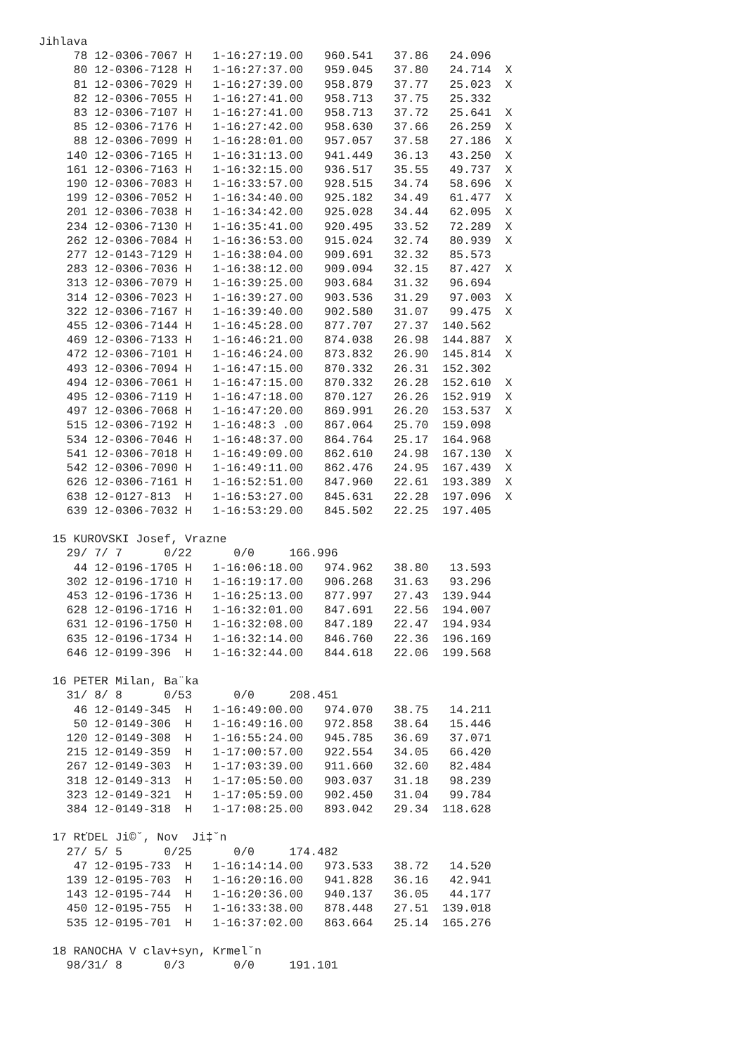Jihlava
     78 12-0306-7067 H   1-16:27:19.00   960.541   37.86   24.096
     80 12-0306-7128 H   1-16:27:37.00   959.045   37.80   24.714  X
     81 12-0306-7029 H   1-16:27:39.00   958.879   37.77   25.023  X
     82 12-0306-7055 H   1-16:27:41.00   958.713   37.75   25.332
     83 12-0306-7107 H   1-16:27:41.00   958.713   37.72   25.641  X
     85 12-0306-7176 H   1-16:27:42.00   958.630   37.66   26.259  X
     88 12-0306-7099 H   1-16:28:01.00   957.057   37.58   27.186  X
    140 12-0306-7165 H   1-16:31:13.00   941.449   36.13   43.250  X
    161 12-0306-7163 H   1-16:32:15.00   936.517   35.55   49.737  X
    190 12-0306-7083 H   1-16:33:57.00   928.515   34.74   58.696  X
    199 12-0306-7052 H   1-16:34:40.00   925.182   34.49   61.477  X
    201 12-0306-7038 H   1-16:34:42.00   925.028   34.44   62.095  X
    234 12-0306-7130 H   1-16:35:41.00   920.495   33.52   72.289  X
    262 12-0306-7084 H   1-16:36:53.00   915.024   32.74   80.939  X
    277 12-0143-7129 H   1-16:38:04.00   909.691   32.32   85.573
    283 12-0306-7036 H   1-16:38:12.00   909.094   32.15   87.427  X
    313 12-0306-7079 H   1-16:39:25.00   903.684   31.32   96.694
    314 12-0306-7023 H   1-16:39:27.00   903.536   31.29   97.003  X
    322 12-0306-7167 H   1-16:39:40.00   902.580   31.07   99.475  X
    455 12-0306-7144 H   1-16:45:28.00   877.707   27.37  140.562
    469 12-0306-7133 H   1-16:46:21.00   874.038   26.98  144.887  X
    472 12-0306-7101 H   1-16:46:24.00   873.832   26.90  145.814  X
    493 12-0306-7094 H   1-16:47:15.00   870.332   26.31  152.302
    494 12-0306-7061 H   1-16:47:15.00   870.332   26.28  152.610  X
    495 12-0306-7119 H   1-16:47:18.00   870.127   26.26  152.919  X
    497 12-0306-7068 H   1-16:47:20.00   869.991   26.20  153.537  X
    515 12-0306-7192 H   1-16:48:3 .00   867.064   25.70  159.098
    534 12-0306-7046 H   1-16:48:37.00   864.764   25.17  164.968
    541 12-0306-7018 H   1-16:49:09.00   862.610   24.98  167.130  X
    542 12-0306-7090 H   1-16:49:11.00   862.476   24.95  167.439  X
    626 12-0306-7161 H   1-16:52:51.00   847.960   22.61  193.389  X
    638 12-0127-813  H   1-16:53:27.00   845.631   22.28  197.096  X
    639 12-0306-7032 H   1-16:53:29.00   845.502   22.25  197.405

  15 KUROVSKI Josef, Vrazne
    29/ 7/ 7      0/22      0/0     166.996
     44 12-0196-1705 H   1-16:06:18.00   974.962   38.80   13.593
    302 12-0196-1710 H   1-16:19:17.00   906.268   31.63   93.296
    453 12-0196-1736 H   1-16:25:13.00   877.997   27.43  139.944
    628 12-0196-1716 H   1-16:32:01.00   847.691   22.56  194.007
    631 12-0196-1750 H   1-16:32:08.00   847.189   22.47  194.934
    635 12-0196-1734 H   1-16:32:14.00   846.760   22.36  196.169
    646 12-0199-396  H   1-16:32:44.00   844.618   22.06  199.568

  16 PETER Milan, Ba¨ka
    31/ 8/ 8      0/53      0/0     208.451
     46 12-0149-345  H   1-16:49:00.00   974.070   38.75   14.211
     50 12-0149-306  H   1-16:49:16.00   972.858   38.64   15.446
    120 12-0149-308  H   1-16:55:24.00   945.785   36.69   37.071
    215 12-0149-359  H   1-17:00:57.00   922.554   34.05   66.420
    267 12-0149-303  H   1-17:03:39.00   911.660   32.60   82.484
    318 12-0149-313  H   1-17:05:50.00   903.037   31.18   98.239
    323 12-0149-321  H   1-17:05:59.00   902.450   31.04   99.784
    384 12-0149-318  H   1-17:08:25.00   893.042   29.34  118.628

  17 RťDEL Ji©ˇ, Nov  Ji‡ˇn
    27/ 5/ 5      0/25      0/0     174.482
     47 12-0195-733  H   1-16:14:14.00   973.533   38.72   14.520
    139 12-0195-703  H   1-16:20:16.00   941.828   36.16   42.941
    143 12-0195-744  H   1-16:20:36.00   940.137   36.05   44.177
    450 12-0195-755  H   1-16:33:38.00   878.448   27.51  139.018
    535 12-0195-701  H   1-16:37:02.00   863.664   25.14  165.276

  18 RANOCHA V clav+syn, Krmelˇn
    98/31/ 8      0/3       0/0     191.101